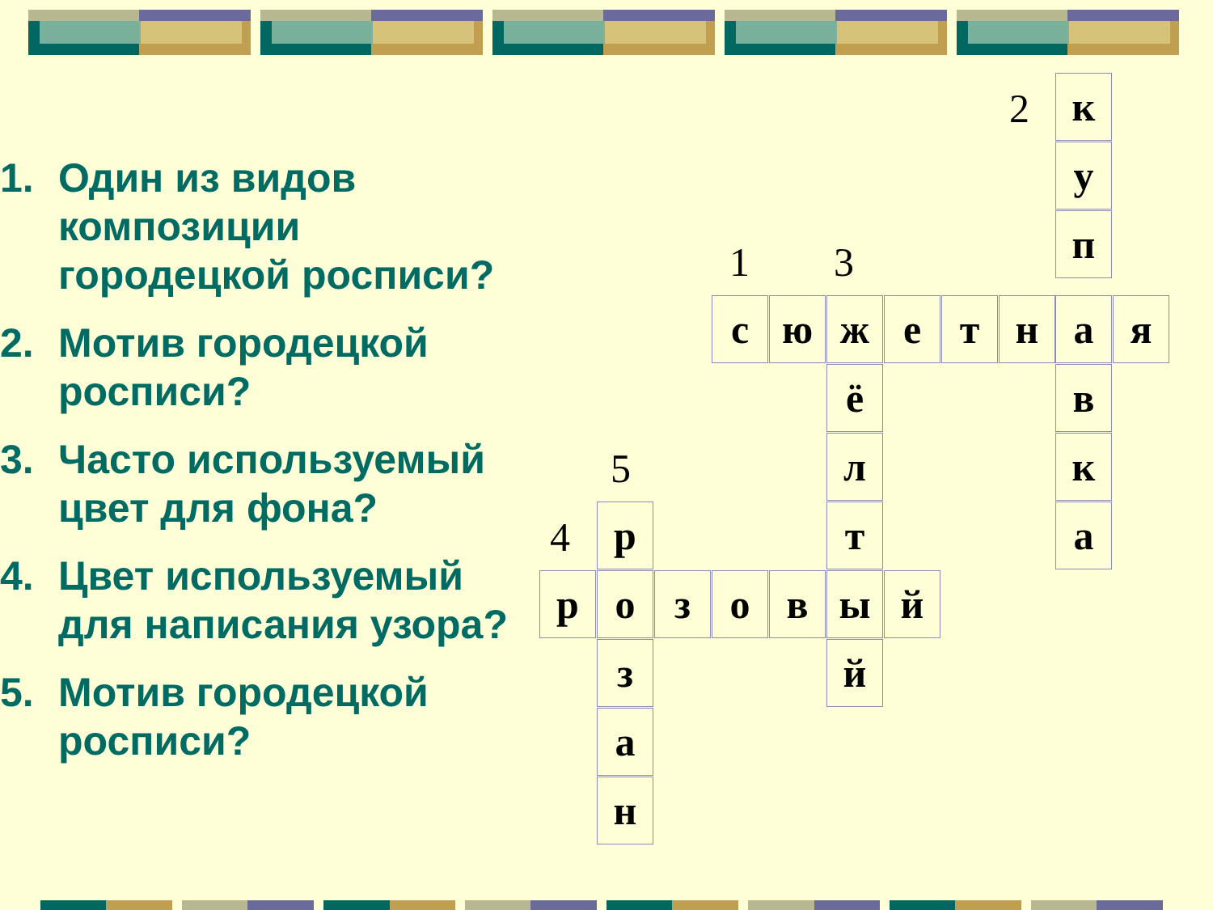1. Один из видов композиции городецкой росписи?
2. Мотив городецкой росписи?
3. Часто используемый цвет для фона?
4. Цвет используемый для написания узора?
5. Мотив городецкой росписи?
2
1 3
5
4
к
у
п
с ю ж е т н а я
ё в
л к
р т а
р о з о в ы й
з й
а
н